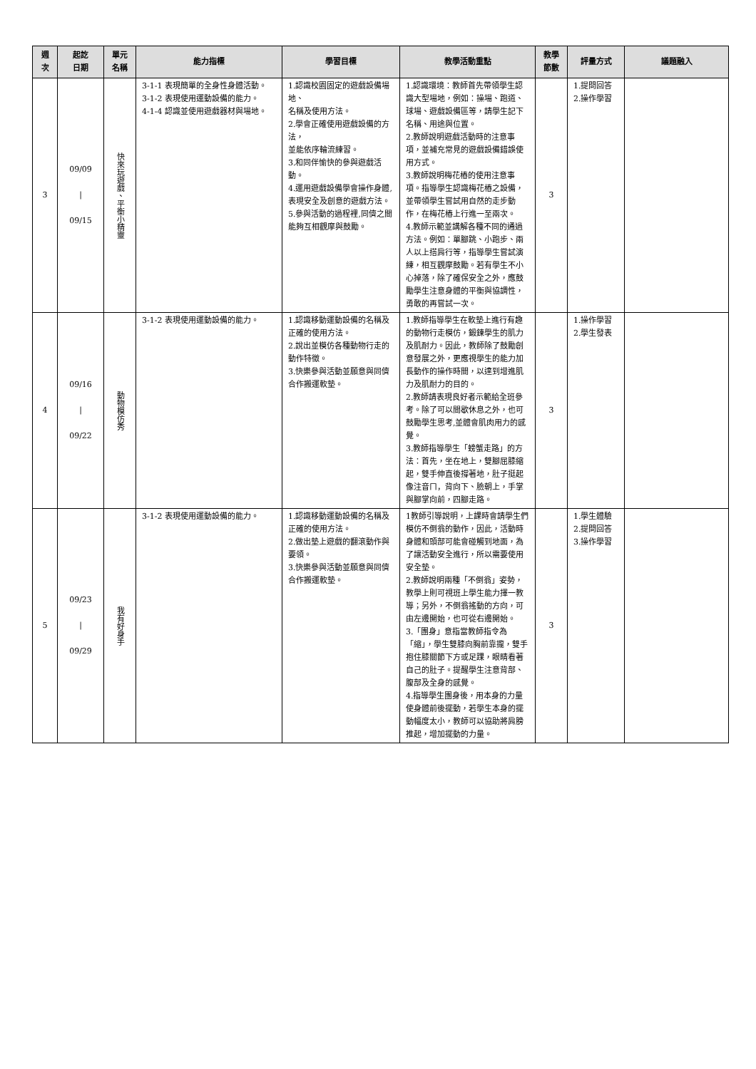| 週 次 | 起訖 日期 | 單元 名稱 | 能力指標 | 學習目標 | 教學活動重點 | 教學 節數 | 評量方式 | 議題融入 |
| --- | --- | --- | --- | --- | --- | --- | --- | --- |
| 3 | 09/09 / 09/15 | 快來玩遊戲、平衡小精靈 | 3-1-1 表現簡單的全身性身體活動。 3-1-2 表現使用運動設備的能力。 4-1-4 認識並使用遊戲器材與場地。 | 1.認識校園固定的遊戲設備場地、 名稱及使用方法。 2.學會正確使用遊戲設備的方法， 並能依序輪流練習。 3.和同伴愉快的參與遊戲活動。 4.運用遊戲設備學會操作身體,表現安全及創意的遊戲方法。 5.參與活動的過程裡,同儕之間能夠互相觀摩與鼓勵。 | 1.認識環境：教師首先帶領學生認識大型場地，例如：操場、跑道、球場、遊戲設備區等，請學生記下名稱、用途與位置。 2.教師說明遊戲活動時的注意事項，並補充常見的遊戲設備錯誤使用方式。 3.教師說明梅花樁的使用注意事項。指導學生認識梅花樁之設備，並帶領學生嘗試用自然的走步動作，在梅花樁上行進一至兩次。 4.教師示範並講解各種不同的通過方法。例如：單腳跳、小跑步、兩人以上搭肩行等，指導學生嘗試演練，相互觀摩鼓勵。若有學生不小心掉落，除了確保安全之外，應鼓勵學生注意身體的平衡與協調性，勇敢的再嘗試一次。 | 3 | 1.提問回答 2.操作學習 | |
| 4 | 09/16 / 09/22 | 動物模仿秀 | 3-1-2 表現使用運動設備的能力。 | 1.認識移動運動設備的名稱及正確的使用方法。 2.說出並模仿各種動物行走的動作特徵。 3.快樂參與活動並願意與同儕合作搬運軟墊。 | 1.教師指導學生在軟墊上進行有趣的動物行走模仿，鍛鍊學生的肌力及肌耐力。因此，教師除了鼓勵創意發展之外，更應視學生的能力加長動作的操作時間，以達到增進肌力及肌耐力的目的。 2.教師請表現良好者示範給全班參考。除了可以間歇休息之外，也可鼓勵學生思考,並體會肌肉用力的感覺。 3.教師指導學生「螃蟹走路」的方法：首先，坐在地上，雙腳屈膝縮起，雙手伸直後撐著地，肚子挺起像注音ㄇ，背向下、臉朝上，手掌與腳掌向前，四腳走路。 | 3 | 1.操作學習 2.學生發表 | |
| 5 | 09/23 / 09/29 | 我有好身手 | 3-1-2 表現使用運動設備的能力。 | 1.認識移動運動設備的名稱及正確的使用方法。 2.做出墊上遊戲的翻滾動作與要領。 3.快樂參與活動並願意與同儕合作搬運軟墊。 | 1教師引導說明，上課時會請學生們模仿不倒翁的動作，因此，活動時身體和頭部可能會碰觸到地面，為了讓活動安全進行，所以需要使用安全墊。 2.教師說明兩種「不倒翁」姿勢，教學上則可視班上學生能力擇一教導；另外，不倒翁搖動的方向，可由左邊開始，也可從右邊開始。 3.「團身」意指當教師指令為「縮」，學生雙膝向胸前靠攏，雙手抱住膝關節下方或足踝，眼睛看著自己的肚子。提醒學生注意背部、腹部及全身的感覺。 4.指導學生團身後，用本身的力量使身體前後擺動，若學生本身的擺動幅度太小，教師可以協助將肩膀推起，增加擺動的力量。 | 3 | 1.學生體驗 2.提問回答 3.操作學習 | |